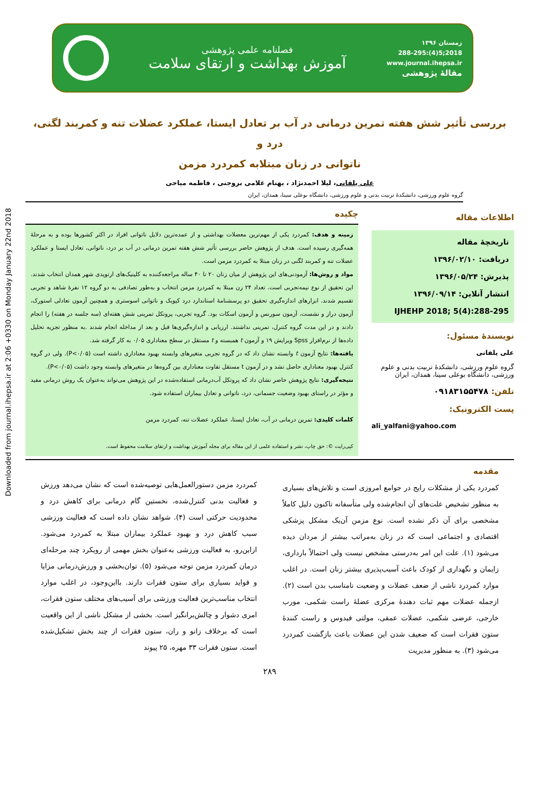Downloaded from journal.ihepsa.ir at 2:06 +0330 on Monday January 22nd 2018
زمستان ۱۳۹۶
2018;5(4):288-295
www.journal.ihepsa.ir
مقالهٔ پژوهشی
فصلنامه علمی پژوهشی
آموزش بهداشت و ارتقای سلامت
بررسی تأثیر شش هفته تمرین درمانی در آب بر تعادل ایستا، عملکرد عضلات تنه و کمربند لگنی، درد و
ناتوانی در زنان مبتلابه کمردرد مزمن
علی یلفانی، لیلا احمدنژاد ، بهنام غلامی بروجنی ، فاطمه میاحی
گروه علوم ورزشی، دانشکدهٔ تربیت بدنی و علوم ورزشی، دانشگاه بوعلی سینا، همدان، ایران
اطلاعات مقاله
تاریخچهٔ مقاله
دریافت: ۱۳۹۶/۰۲/۱۰
پذیرش: ۱۳۹۶/۰۵/۲۴
انتشار آنلاین: ۱۳۹۶/۰۹/۱۴
IJHEHP 2018; 5(4):288-295
نویسندهٔ مسئول:
علی یلفانی
گروه علوم ورزشی، دانشکدهٔ تربیت بدنی و علوم ورزشی، دانشگاه بوعلی سینا، همدان، ایران
تلفن: ۰۹۱۸۳۱۵۵۴۷۸
پست الکترونیک:
ali_yalfani@yahoo.com
چکیده
زمینه و هدف: کمردرد یکی از مهم‌ترین معضلات بهداشتی و از عمده‌ترین دلایل ناتوانی افراد در اکثر کشورها بوده و به مرحلهٔ همه‌گیری رسیده است. هدف از پژوهش حاضر بررسی تأثیر شش هفته تمرین درمانی در آب بر درد، ناتوانی، تعادل ایستا و عملکرد عضلات تنه و کمربند لگنی در زنان مبتلا به کمردرد مزمن است.
مواد و روش‌ها: آزمودنی‌های این پژوهش از میان زنان ۲۰ تا ۴۰ ساله مراجعه‌کننده به کلینیک‌های ارتوپدی شهر همدان انتخاب شدند. این تحقیق از نوع نیمه‌تجربی است. تعداد ۲۴ زن مبتلا به کمردردِ مزمن انتخاب و به‌طور تصادفی به دو گروه ۱۲ نفرهٔ شاهد و تجربی تقسیم شدند. ابزارهای اندازه‌گیری تحقیق دو پرسشنامهٔ استاندارد درد کیوبک و ناتوانی اسوستری و همچنین آزمون تعادلی استورک، آزمون دراز و نشست، آزمون سورنس و آزمون اسکات بود. گروه تجربی، پروتکل تمرینی شش هفته‌ای (سه جلسه در هفته) را انجام دادند و در این مدت گروه کنترل، تمرینی نداشتند. ارزیابی و اندازه‌گیری‌ها قبل و بعد از مداخله انجام شدند .به منظور تجزیه تحلیل داده‌ها از نرم‌افزار Spss ویرایش ۱۹ و آزمون t همبسته و t مستقل در سطح معناداری ۰/۰۵ به کار گرفته شد.
یافته‌ها: نتایج آزمون t وابسته نشان داد که در گروه تجربی متغیرهای وابسته بهبود معناداری داشته است (P<۰/۰۵). ولی در گروه کنترل بهبود معناداری حاصل نشد و در آزمون t مستقل تفاوت معناداری بین گروه‌ها در متغیرهای وابسته وجود داشت (P<۰/۰۵).
نتیجه‌گیری: نتایج پژوهش حاضر نشان داد که پروتکل آب‌درمانی استفاده‌شده در این پژوهش می‌تواند به‌عنوان یک روش درمانی مفید و مؤثر در راستای بهبود وضعیت جسمانی، درد، ناتوانی و تعادل بیماران استفاده شود.
کلمات کلیدی: تمرین درمانی در آب، تعادل ایستا، عملکرد عضلات تنه، کمردرد مزمن
کپی‌رایت ©: حق چاپ، نشر و استفاده علمی از این مقاله برای مجله آموزش بهداشت و ارتقای سلامت محفوظ است.
مقدمه
کمردرد یکی از مشکلات رایج در جوامع امروزی است و تلاش‌های بسیاری به منظور تشخیص علت‌های آن انجام‌شده ولی متأسفانه تاکنون دلیل کاملاً مشخصی برای آن ذکر نشده است. نوع مزمن آن‌یک مشکل پزشکی اقتصادی و اجتماعی است که در زنان به‌مراتب بیشتر از مردان دیده می‌شود (۱). علت این امر به‌درستی مشخص نیست ولی احتمالاً بارداری، زایمان و نگهداری از کودک باعث آسیب‌پذیری بیشتر زنان است. در اغلب موارد کمردرد ناشی از ضعف عضلات و وضعیت نامناسب بدن است (۲). ازجمله عضلات مهم ثبات دهندهٔ مرکزی عضلهٔ راست شکمی، مورب خارجی، عرضی شکمی، عضلات عمقی، مولتی فیدوس و راست کنندهٔ ستون فقرات است که ضعیف شدن این عضلات باعث بازگشت کمردرد می‌شود (۳). به منظور مدیریت
کمردرد مزمن دستورالعمل‌هایی توصیه‌شده است که نشان می‌دهد ورزش و فعالیت بدنی کنترل‌شده، نخستین گام درمانی برای کاهش درد و محدودیت حرکتی است (۴). شواهد نشان داده است که فعالیت ورزشی سبب کاهش درد و بهبود عملکرد بیماران مبتلا به کمردرد می‌شود. ازاین‌رو، به فعالیت ورزشی به‌عنوان بخش مهمی از رویکرد چند مرحله‌ای درمان کمردرد مزمن توجه می‌شود (۵). توان‌بخشی و ورزش‌درمانی مزایا و فواید بسیاری برای ستون فقرات دارند. بااین‌وجود، در اغلب موارد انتخاب مناسب‌ترین فعالیت ورزشی برای آسیب‌های مختلف ستون فقرات، امری دشوار و چالش‌برانگیز است. بخشی از مشکل ناشی از این واقعیت است که برخلاف زانو و ران، ستون فقرات از چند بخش تشکیل‌شده است. ستون فقرات ۳۳ مهره، ۲۵ پیوند
۲۸۹